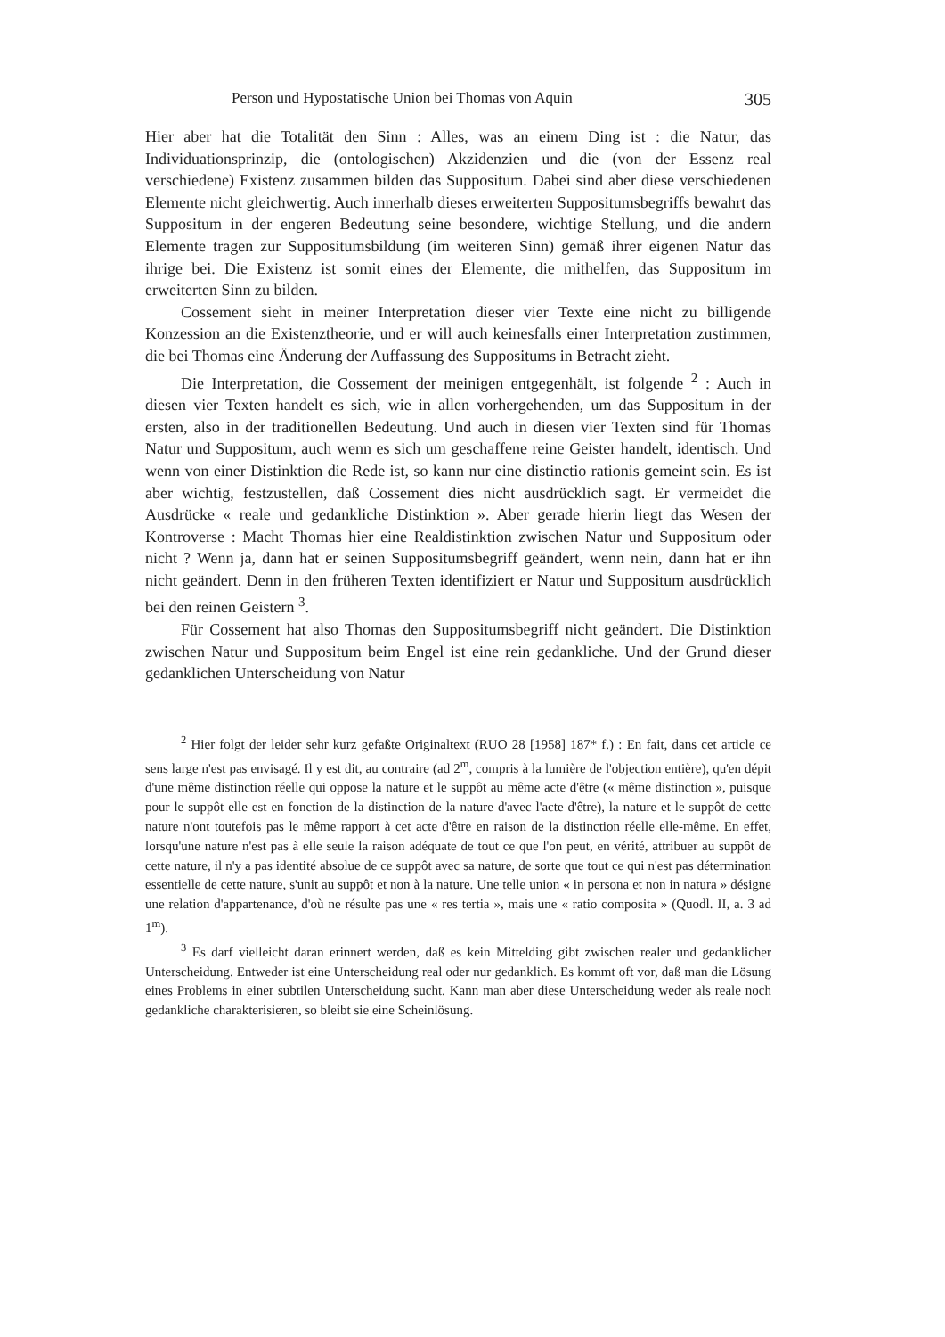Person und Hypostatische Union bei Thomas von Aquin 305
Hier aber hat die Totalität den Sinn : Alles, was an einem Ding ist : die Natur, das Individuationsprinzip, die (ontologischen) Akzidenzien und die (von der Essenz real verschiedene) Existenz zusammen bilden das Suppositum. Dabei sind aber diese verschiedenen Elemente nicht gleichwertig. Auch innerhalb dieses erweiterten Suppositumsbegriffs bewahrt das Suppositum in der engeren Bedeutung seine besondere, wichtige Stellung, und die andern Elemente tragen zur Suppositumsbildung (im weiteren Sinn) gemäß ihrer eigenen Natur das ihrige bei. Die Existenz ist somit eines der Elemente, die mithelfen, das Suppositum im erweiterten Sinn zu bilden.
Cossement sieht in meiner Interpretation dieser vier Texte eine nicht zu billigende Konzession an die Existenztheorie, und er will auch keinesfalls einer Interpretation zustimmen, die bei Thomas eine Änderung der Auffassung des Suppositums in Betracht zieht.
Die Interpretation, die Cossement der meinigen entgegenhält, ist folgende <sup>2</sup> : Auch in diesen vier Texten handelt es sich, wie in allen vorhergehenden, um das Suppositum in der ersten, also in der traditionellen Bedeutung. Und auch in diesen vier Texten sind für Thomas Natur und Suppositum, auch wenn es sich um geschaffene reine Geister handelt, identisch. Und wenn von einer Distinktion die Rede ist, so kann nur eine distinctio rationis gemeint sein. Es ist aber wichtig, festzustellen, daß Cossement dies nicht ausdrücklich sagt. Er vermeidet die Ausdrücke « reale und gedankliche Distinktion ». Aber gerade hierin liegt das Wesen der Kontroverse : Macht Thomas hier eine Realdistinktion zwischen Natur und Suppositum oder nicht ? Wenn ja, dann hat er seinen Suppositumsbegriff geändert, wenn nein, dann hat er ihn nicht geändert. Denn in den früheren Texten identifiziert er Natur und Suppositum ausdrücklich bei den reinen Geistern <sup>3</sup>.
Für Cossement hat also Thomas den Suppositumsbegriff nicht geändert. Die Distinktion zwischen Natur und Suppositum beim Engel ist eine rein gedankliche. Und der Grund dieser gedanklichen Unterscheidung von Natur
<sup>2</sup> Hier folgt der leider sehr kurz gefaßte Originaltext (RUO 28 [1958] 187* f.) : En fait, dans cet article ce sens large n'est pas envisagé. Il y est dit, au contraire (ad 2<sup>m</sup>, compris à la lumière de l'objection entière), qu'en dépit d'une même distinction réelle qui oppose la nature et le suppôt au même acte d'être (« même distinction », puisque pour le suppôt elle est en fonction de la distinction de la nature d'avec l'acte d'être), la nature et le suppôt de cette nature n'ont toutefois pas le même rapport à cet acte d'être en raison de la distinction réelle elle-même. En effet, lorsqu'une nature n'est pas à elle seule la raison adéquate de tout ce que l'on peut, en vérité, attribuer au suppôt de cette nature, il n'y a pas identité absolue de ce suppôt avec sa nature, de sorte que tout ce qui n'est pas détermination essentielle de cette nature, s'unit au suppôt et non à la nature. Une telle union « in persona et non in natura » désigne une relation d'appartenance, d'où ne résulte pas une « res tertia », mais une « ratio composita » (Quodl. II, a. 3 ad 1<sup>m</sup>).
<sup>3</sup> Es darf vielleicht daran erinnert werden, daß es kein Mittelding gibt zwischen realer und gedanklicher Unterscheidung. Entweder ist eine Unterscheidung real oder nur gedanklich. Es kommt oft vor, daß man die Lösung eines Problems in einer subtilen Unterscheidung sucht. Kann man aber diese Unterscheidung weder als reale noch gedankliche charakterisieren, so bleibt sie eine Scheinlösung.